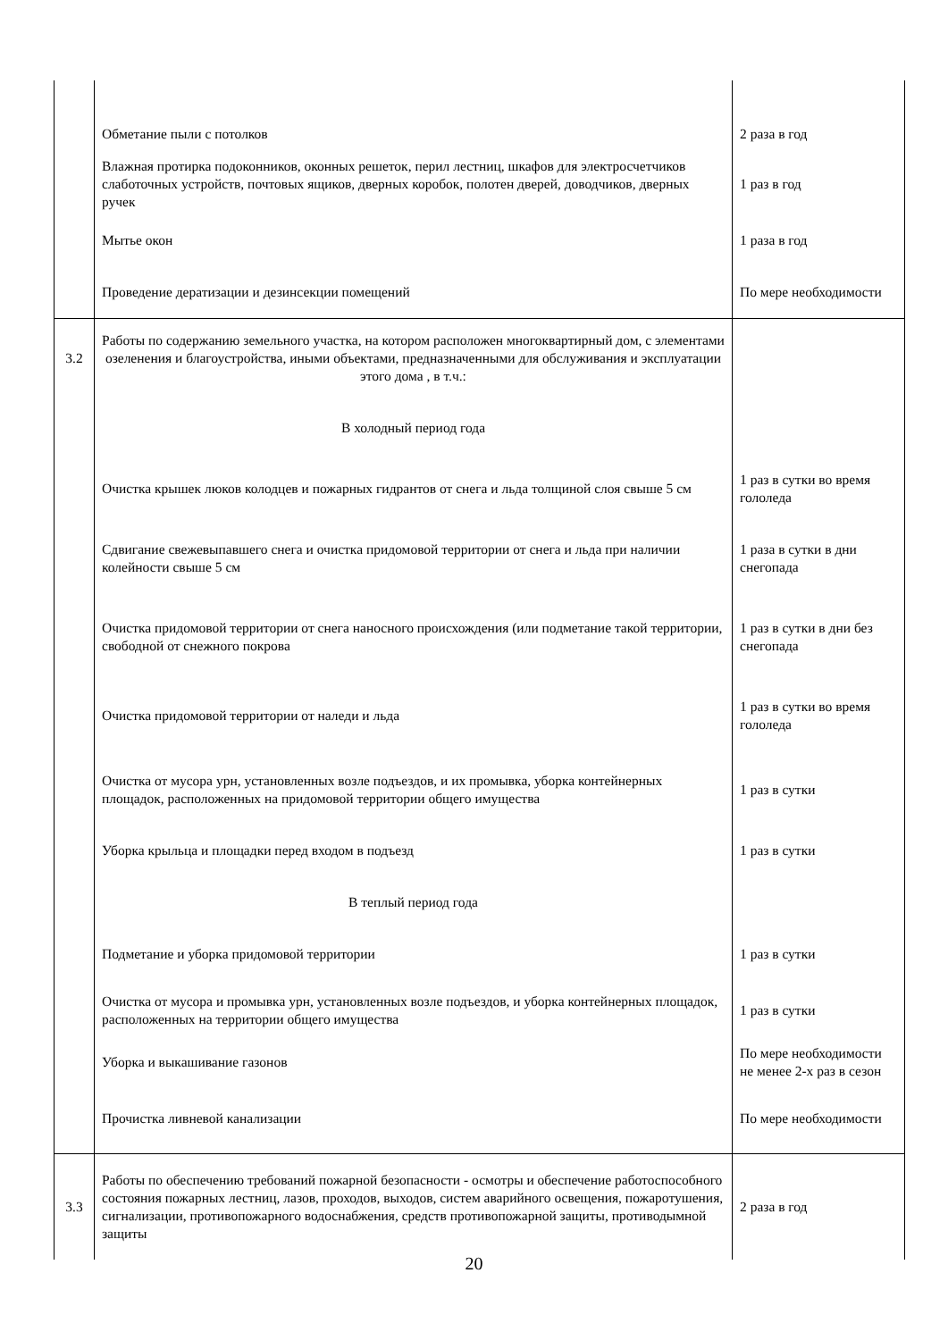| | Обметание пыли с потолков | 2 раза в год |
| | Влажная протирка подоконников, оконных решеток, перил лестниц, шкафов для электросчетчиков слаботочных устройств, почтовых ящиков, дверных коробок, полотен дверей, доводчиков, дверных ручек | 1 раз в год |
| | Мытье окон | 1 раза в год |
| | Проведение дератизации и дезинсекции помещений | По мере необходимости |
| 3.2 | Работы по содержанию земельного участка, на котором расположен многоквартирный дом, с элементами озеленения и благоустройства, иными объектами, предназначенными для обслуживания и эксплуатации этого дома , в т.ч.: | |
| | В холодный период года | |
| | Очистка крышек люков колодцев и пожарных гидрантов от снега и льда толщиной слоя свыше 5 см | 1 раз в сутки во время гололеда |
| | Сдвигание свежевыпавшего снега и очистка придомовой территории от снега и льда при наличии колейности свыше 5 см | 1 раза в сутки в дни снегопада |
| | Очистка придомовой территории от снега наносного происхождения (или подметание такой территории, свободной от снежного покрова | 1 раз в сутки в дни без снегопада |
| | Очистка придомовой территории от наледи и льда | 1 раз в сутки во время гололеда |
| | Очистка от мусора урн, установленных возле подъездов, и их промывка, уборка контейнерных площадок, расположенных на придомовой территории общего имущества | 1 раз в сутки |
| | Уборка крыльца и площадки перед входом в подъезд | 1 раз в сутки |
| | В теплый период года | |
| | Подметание и уборка придомовой территории | 1 раз в сутки |
| | Очистка от мусора и промывка урн, установленных возле подъездов, и уборка контейнерных площадок, расположенных на территории общего имущества | 1 раз в сутки |
| | Уборка и выкашивание газонов | По мере необходимости не менее 2-х раз в сезон |
| | Прочистка ливневой канализации | По мере необходимости |
| 3.3 | Работы по обеспечению требований пожарной безопасности - осмотры и обеспечение работоспособного состояния пожарных лестниц, лазов, проходов, выходов, систем аварийного освещения, пожаротушения, сигнализации, противопожарного водоснабжения, средств противопожарной защиты, противодымной защиты | 2 раза в год |
20